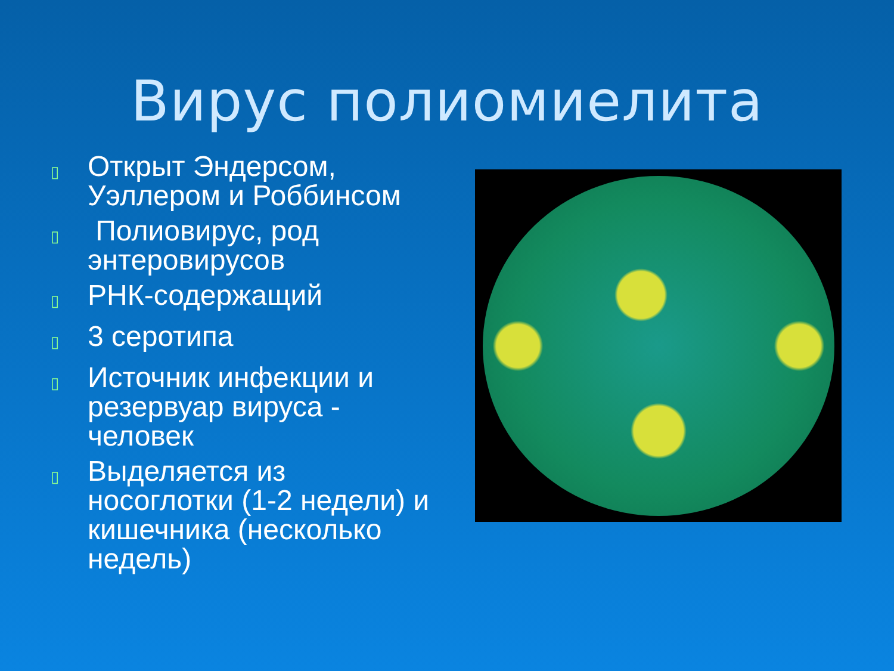Вирус полиомиелита
▯ Открыт Эндерсом, Уэллером и Роббинсом
▯ Полиовирус, род энтеровирусов
▯ РНК-содержащий
▯ 3 серотипа
▯ Источник инфекции и резервуар вируса - человек
▯ Выделяется из носоглотки (1-2 недели) и кишечника (несколько недель)